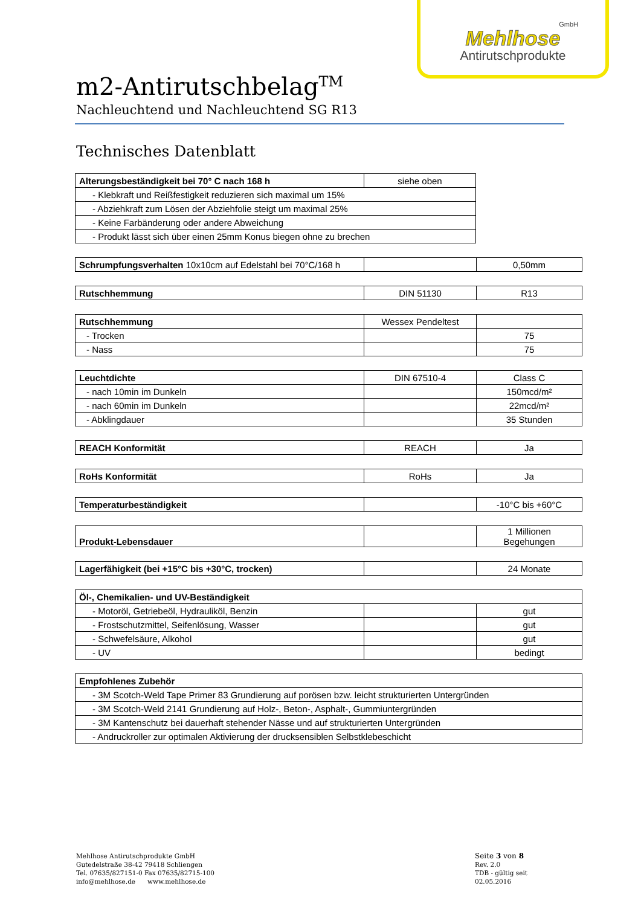GmbH
Mehlhose
Antirutschprodukte
m2-Antirutschbelag<sup>TM</sup>
Nachleuchtend und Nachleuchtend SG R13
Technisches Datenblatt
| Alterungsbeständigkeit bei 70° C nach 168 h | siehe oben |
| - Klebkraft und Reißfestigkeit reduzieren sich maximal um 15% | |
| - Abziehkraft zum Lösen der Abziehfolie steigt um maximal 25% | |
| - Keine Farbänderung oder andere Abweichung | |
| - Produkt lässt sich über einen 25mm Konus biegen ohne zu brechen | |
| Schrumpfungsverhalten 10x10cm auf Edelstahl bei 70°C/168 h | | 0,50mm |
| Rutschhemmung | DIN 51130 | R13 |
| Rutschhemmung | Wessex Pendeltest | |
| - Trocken | | 75 |
| - Nass | | 75 |
| Leuchtdichte | DIN 67510-4 | Class C |
| - nach 10min im Dunkeln | | 150mcd/m² |
| - nach 60min im Dunkeln | | 22mcd/m² |
| - Abklingdauer | | 35 Stunden |
| REACH Konformität | REACH | Ja |
| RoHs Konformität | RoHs | Ja |
| Temperaturbeständigkeit | | -10°C bis +60°C |
| Produkt-Lebensdauer | | 1 Millionen Begehungen |
| Lagerfähigkeit (bei +15°C bis +30°C, trocken) | | 24 Monate |
| Öl-, Chemikalien- und UV-Beständigkeit | | |
| - Motoröl, Getriebeöl, Hydrauliköl, Benzin | | gut |
| - Frostschutzmittel, Seifenlösung, Wasser | | gut |
| - Schwefelsäure, Alkohol | | gut |
| - UV | | bedingt |
| Empfohlenes Zubehör |
| - 3M Scotch-Weld Tape Primer 83 Grundierung auf porösen bzw. leicht strukturierten Untergründen |
| - 3M Scotch-Weld 2141 Grundierung auf Holz-, Beton-, Asphalt-, Gummiuntergründen |
| - 3M Kantenschutz bei dauerhaft stehender Nässe und auf strukturierten Untergründen |
| - Andruckroller zur optimalen Aktivierung der drucksensiblen Selbstklebeschicht |
Mehlhose Antirutschprodukte GmbH
Gutedelstraße 38-42 79418 Schliengen
Tel. 07635/827151-0 Fax 07635/82715-100
info@mehlhose.de www.mehlhose.de
Seite 3 von 8
Rev. 2.0
TDB - gültig seit 02.05.2016